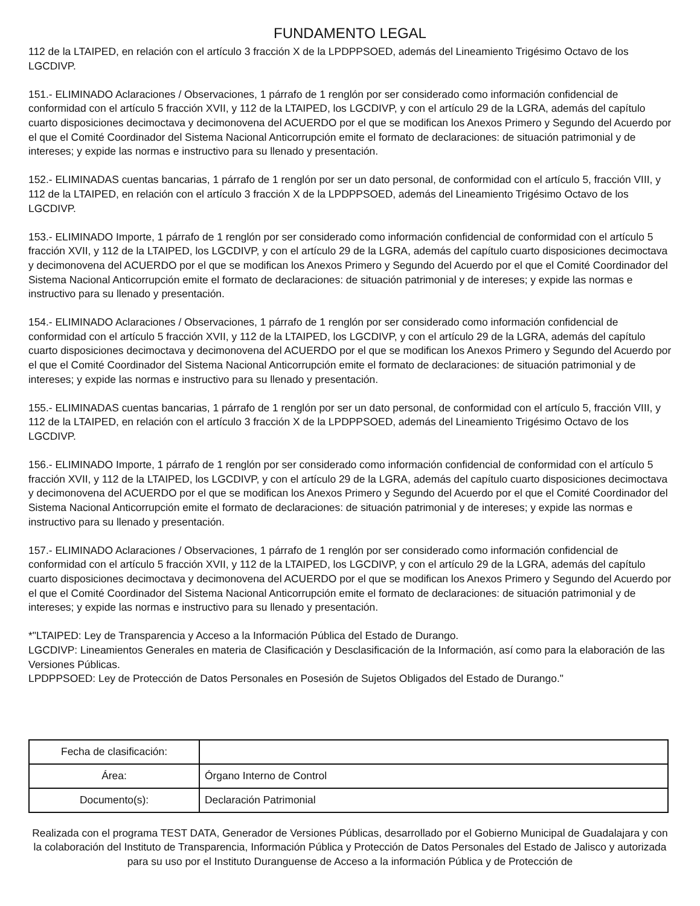FUNDAMENTO LEGAL
112 de la LTAIPED, en relación con el artículo 3 fracción X de la LPDPPSOED, además del Lineamiento Trigésimo Octavo de los LGCDIVP.
151.- ELIMINADO Aclaraciones / Observaciones, 1 párrafo de 1 renglón por ser considerado como información confidencial de conformidad con el artículo 5 fracción XVII, y 112 de la LTAIPED, los LGCDIVP, y con el artículo 29 de la LGRA, además del capítulo cuarto disposiciones decimoctava y decimonovena del ACUERDO por el que se modifican los Anexos Primero y Segundo del Acuerdo por el que el Comité Coordinador del Sistema Nacional Anticorrupción emite el formato de declaraciones: de situación patrimonial y de intereses; y expide las normas e instructivo para su llenado y presentación.
152.- ELIMINADAS cuentas bancarias, 1 párrafo de 1 renglón por ser un dato personal, de conformidad con el artículo 5, fracción VIII, y 112 de la LTAIPED, en relación con el artículo 3 fracción X de la LPDPPSOED, además del Lineamiento Trigésimo Octavo de los LGCDIVP.
153.- ELIMINADO Importe, 1 párrafo de 1 renglón por ser considerado como información confidencial de conformidad con el artículo 5 fracción XVII, y 112 de la LTAIPED, los LGCDIVP, y con el artículo 29 de la LGRA, además del capítulo cuarto disposiciones decimoctava y decimonovena del ACUERDO por el que se modifican los Anexos Primero y Segundo del Acuerdo por el que el Comité Coordinador del Sistema Nacional Anticorrupción emite el formato de declaraciones: de situación patrimonial y de intereses; y expide las normas e instructivo para su llenado y presentación.
154.- ELIMINADO Aclaraciones / Observaciones, 1 párrafo de 1 renglón por ser considerado como información confidencial de conformidad con el artículo 5 fracción XVII, y 112 de la LTAIPED, los LGCDIVP, y con el artículo 29 de la LGRA, además del capítulo cuarto disposiciones decimoctava y decimonovena del ACUERDO por el que se modifican los Anexos Primero y Segundo del Acuerdo por el que el Comité Coordinador del Sistema Nacional Anticorrupción emite el formato de declaraciones: de situación patrimonial y de intereses; y expide las normas e instructivo para su llenado y presentación.
155.- ELIMINADAS cuentas bancarias, 1 párrafo de 1 renglón por ser un dato personal, de conformidad con el artículo 5, fracción VIII, y 112 de la LTAIPED, en relación con el artículo 3 fracción X de la LPDPPSOED, además del Lineamiento Trigésimo Octavo de los LGCDIVP.
156.- ELIMINADO Importe, 1 párrafo de 1 renglón por ser considerado como información confidencial de conformidad con el artículo 5 fracción XVII, y 112 de la LTAIPED, los LGCDIVP, y con el artículo 29 de la LGRA, además del capítulo cuarto disposiciones decimoctava y decimonovena del ACUERDO por el que se modifican los Anexos Primero y Segundo del Acuerdo por el que el Comité Coordinador del Sistema Nacional Anticorrupción emite el formato de declaraciones: de situación patrimonial y de intereses; y expide las normas e instructivo para su llenado y presentación.
157.- ELIMINADO Aclaraciones / Observaciones, 1 párrafo de 1 renglón por ser considerado como información confidencial de conformidad con el artículo 5 fracción XVII, y 112 de la LTAIPED, los LGCDIVP, y con el artículo 29 de la LGRA, además del capítulo cuarto disposiciones decimoctava y decimonovena del ACUERDO por el que se modifican los Anexos Primero y Segundo del Acuerdo por el que el Comité Coordinador del Sistema Nacional Anticorrupción emite el formato de declaraciones: de situación patrimonial y de intereses; y expide las normas e instructivo para su llenado y presentación.
*"LTAIPED: Ley de Transparencia y Acceso a la Información Pública del Estado de Durango.
LGCDIVP: Lineamientos Generales en materia de Clasificación y Desclasificación de la Información, así como para la elaboración de las Versiones Públicas.
LPDPPSOED: Ley de Protección de Datos Personales en Posesión de Sujetos Obligados del Estado de Durango."
| Fecha de clasificación: | |
| Área: | Órgano Interno de Control |
| Documento(s): | Declaración Patrimonial |
Realizada con el programa TEST DATA, Generador de Versiones Públicas, desarrollado por el Gobierno Municipal de Guadalajara y con la colaboración del Instituto de Transparencia, Información Pública y Protección de Datos Personales del Estado de Jalisco y autorizada para su uso por el Instituto Duranguense de Acceso a la información Pública y de Protección de